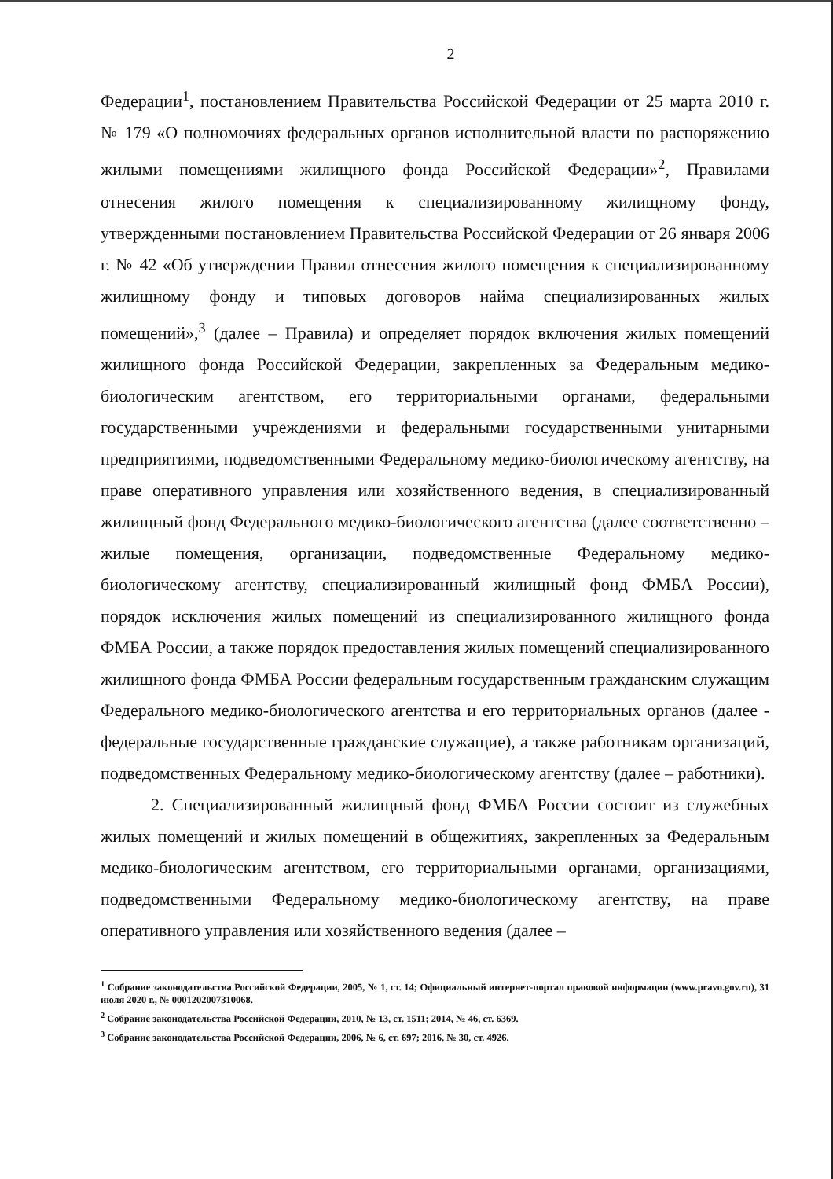2
Федерации<sup>1</sup>, постановлением Правительства Российской Федерации от 25 марта 2010 г. № 179 «О полномочиях федеральных органов исполнительной власти по распоряжению жилыми помещениями жилищного фонда Российской Федерации»<sup>2</sup>, Правилами отнесения жилого помещения к специализированному жилищному фонду, утвержденными постановлением Правительства Российской Федерации от 26 января 2006 г. № 42 «Об утверждении Правил отнесения жилого помещения к специализированному жилищному фонду и типовых договоров найма специализированных жилых помещений»,<sup>3</sup> (далее – Правила) и определяет порядок включения жилых помещений жилищного фонда Российской Федерации, закрепленных за Федеральным медико-биологическим агентством, его территориальными органами, федеральными государственными учреждениями и федеральными государственными унитарными предприятиями, подведомственными Федеральному медико-биологическому агентству, на праве оперативного управления или хозяйственного ведения, в специализированный жилищный фонд Федерального медико-биологического агентства (далее соответственно – жилые помещения, организации, подведомственные Федеральному медико-биологическому агентству, специализированный жилищный фонд ФМБА России), порядок исключения жилых помещений из специализированного жилищного фонда ФМБА России, а также порядок предоставления жилых помещений специализированного жилищного фонда ФМБА России федеральным государственным гражданским служащим Федерального медико-биологического агентства и его территориальных органов (далее - федеральные государственные гражданские служащие), а также работникам организаций, подведомственных Федеральному медико-биологическому агентству (далее – работники).
2. Специализированный жилищный фонд ФМБА России состоит из служебных жилых помещений и жилых помещений в общежитиях, закрепленных за Федеральным медико-биологическим агентством, его территориальными органами, организациями, подведомственными Федеральному медико-биологическому агентству, на праве оперативного управления или хозяйственного ведения (далее –
<sup>1</sup> Собрание законодательства Российской Федерации, 2005, № 1, ст. 14; Официальный интернет-портал правовой информации (www.pravo.gov.ru), 31 июля 2020 г., № 0001202007310068.
<sup>2</sup> Собрание законодательства Российской Федерации, 2010, № 13, ст. 1511; 2014, № 46, ст. 6369.
<sup>3</sup> Собрание законодательства Российской Федерации, 2006, № 6, ст. 697; 2016, № 30, ст. 4926.